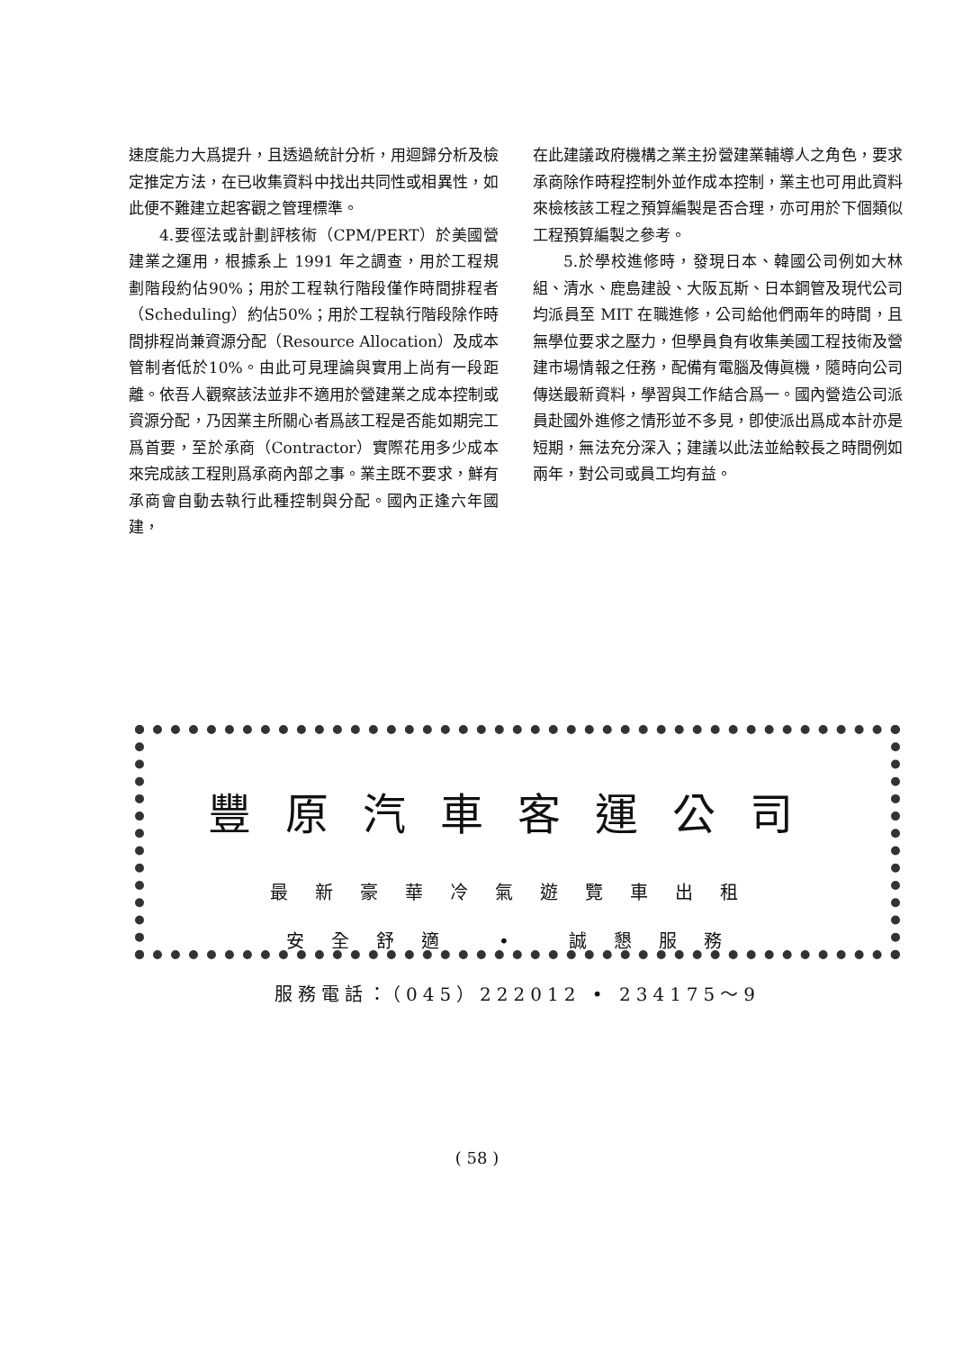速度能力大爲提升，且透過統計分析，用迴歸分析及檢定推定方法，在已收集資料中找出共同性或相異性，如此便不難建立起客觀之管理標準。
4.要徑法或計劃評核術（CPM/PERT）於美國營建業之運用，根據系上 1991 年之調查，用於工程規劃階段約佔90%；用於工程執行階段僅作時間排程者（Scheduling）約佔50%；用於工程執行階段除作時間排程尚兼資源分配（Resource Allocation）及成本管制者低於10%。由此可見理論與實用上尚有一段距離。依吾人觀察該法並非不適用於營建業之成本控制或資源分配，乃因業主所關心者爲該工程是否能如期完工爲首要，至於承商（Contractor）實際花用多少成本來完成該工程則爲承商內部之事。業主既不要求，鮮有承商會自動去執行此種控制與分配。國內正逢六年國建，
在此建議政府機構之業主扮營建業輔導人之角色，要求承商除作時程控制外並作成本控制，業主也可用此資料來檢核該工程之預算編製是否合理，亦可用於下個類似工程預算編製之參考。
5.於學校進修時，發現日本、韓國公司例如大林組、清水、鹿島建設、大阪瓦斯、日本鋼管及現代公司均派員至 MIT 在職進修，公司給他們兩年的時間，且無學位要求之壓力，但學員負有收集美國工程技術及營建市場情報之任務，配備有電腦及傳眞機，隨時向公司傳送最新資料，學習與工作結合爲一。國內營造公司派員赴國外進修之情形並不多見，卽使派出爲成本計亦是短期，無法充分深入；建議以此法並給較長之時間例如兩年，對公司或員工均有益。
豐原汽車客運公司
最新豪華冷氣遊覽車出租
安全舒適 • 誠懇服務
服務電話：（045）222012 • 234175～9
( 58 )